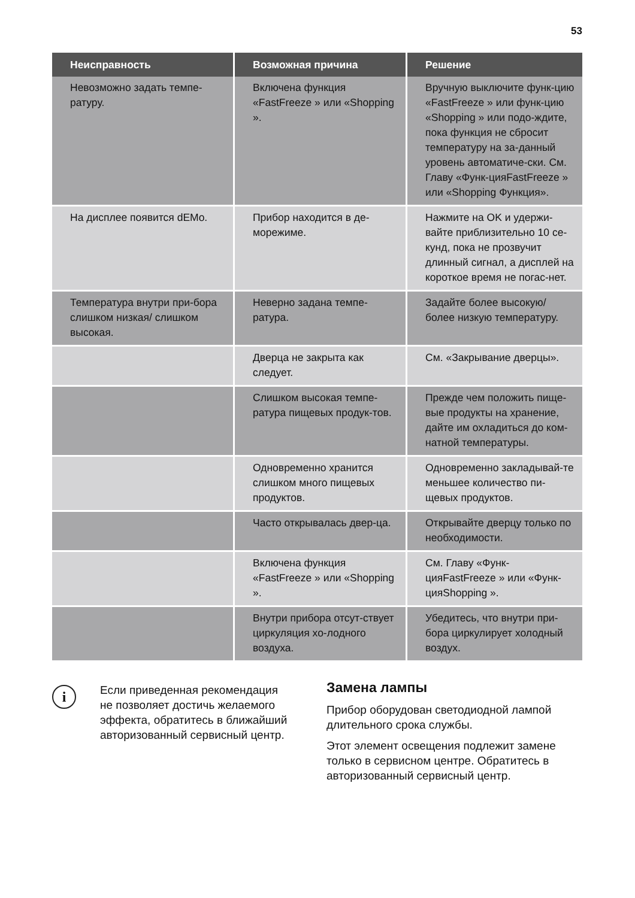53
| Неисправность | Возможная причина | Решение |
| --- | --- | --- |
| Невозможно задать темпе-ратуру. | Включена функция «FastFreeze » или «Shopping ». | Вручную выключите функ-цию «FastFreeze » или функ-цию «Shopping » или подо-ждите, пока функция не сбросит температуру на за-данный уровень автоматиче-ски. См. Главу «Функ-цияFastFreeze » или «Shopping Функция». |
| На дисплее появится dEMo. | Прибор находится в де-морежиме. | Нажмите на OK и удержи-вайте приблизительно 10 се-кунд, пока не прозвучит длинный сигнал, а дисплей на короткое время не погас-нет. |
| Температура внутри при-бора слишком низкая/ слишком высокая. | Неверно задана темпе-ратура. | Задайте более высокую/ более низкую температуру. |
| | Дверца не закрыта как следует. | См. «Закрывание дверцы». |
| | Слишком высокая темпе-ратура пищевых продук-тов. | Прежде чем положить пище-вые продукты на хранение, дайте им охладиться до ком-натной температуры. |
| | Одновременно хранится слишком много пищевых продуктов. | Одновременно закладывай-те меньшее количество пи-щевых продуктов. |
| | Часто открывалась двер-ца. | Открывайте дверцу только по необходимости. |
| | Включена функция «FastFreeze » или «Shopping ». | См. Главу «Функ-цияFastFreeze » или «Функ-цияShopping ». |
| | Внутри прибора отсут-ствует циркуляция хо-лодного воздуха. | Убедитесь, что внутри при-бора циркулирует холодный воздух. |
i
Если приведенная рекомендация не позволяет достичь желаемого эффекта, обратитесь в ближайший авторизованный сервисный центр.
Замена лампы
Прибор оборудован светодиодной лампой длительного срока службы.
Этот элемент освещения подлежит замене только в сервисном центре. Обратитесь в авторизованный сервисный центр.